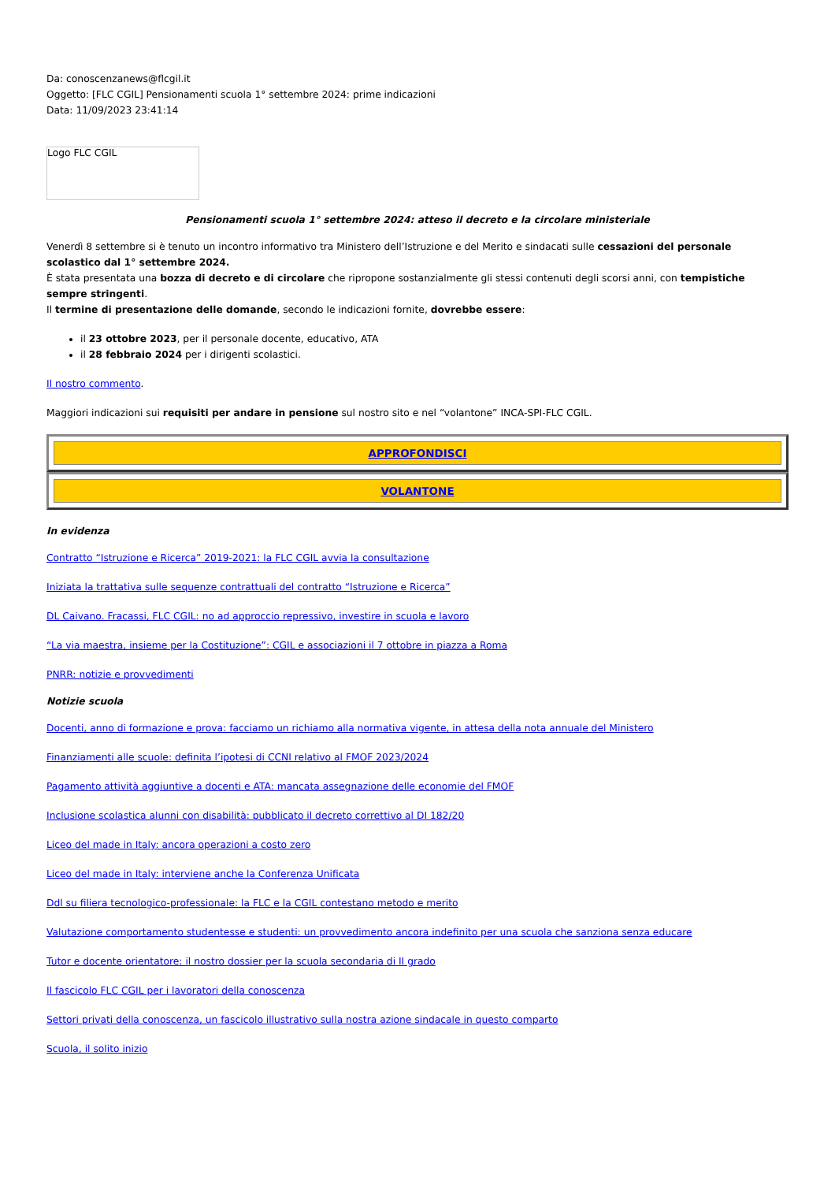Da: conoscenzanews@flcgil.it
Oggetto: [FLC CGIL] Pensionamenti scuola 1° settembre 2024: prime indicazioni
Data: 11/09/2023 23:41:14
Logo FLC CGIL
Pensionamenti scuola 1° settembre 2024: atteso il decreto e la circolare ministeriale
Venerdì 8 settembre si è tenuto un incontro informativo tra Ministero dell’Istruzione e del Merito e sindacati sulle cessazioni del personale scolastico dal 1° settembre 2024.
È stata presentata una bozza di decreto e di circolare che ripropone sostanzialmente gli stessi contenuti degli scorsi anni, con tempistiche sempre stringenti.
Il termine di presentazione delle domande, secondo le indicazioni fornite, dovrebbe essere:
il 23 ottobre 2023, per il personale docente, educativo, ATA
il 28 febbraio 2024 per i dirigenti scolastici.
Il nostro commento.
Maggiori indicazioni sui requisiti per andare in pensione sul nostro sito e nel “volantone” INCA-SPI-FLC CGIL.
APPROFONDISCI
VOLANTONE
In evidenza
Contratto “Istruzione e Ricerca” 2019-2021: la FLC CGIL avvia la consultazione
Iniziata la trattativa sulle sequenze contrattuali del contratto “Istruzione e Ricerca”
DL Caivano. Fracassi, FLC CGIL: no ad approccio repressivo, investire in scuola e lavoro
“La via maestra, insieme per la Costituzione”: CGIL e associazioni il 7 ottobre in piazza a Roma
PNRR: notizie e provvedimenti
Notizie scuola
Docenti, anno di formazione e prova: facciamo un richiamo alla normativa vigente, in attesa della nota annuale del Ministero
Finanziamenti alle scuole: definita l’ipotesi di CCNI relativo al FMOF 2023/2024
Pagamento attività aggiuntive a docenti e ATA: mancata assegnazione delle economie del FMOF
Inclusione scolastica alunni con disabilità: pubblicato il decreto correttivo al DI 182/20
Liceo del made in Italy: ancora operazioni a costo zero
Liceo del made in Italy: interviene anche la Conferenza Unificata
Ddl su filiera tecnologico-professionale: la FLC e la CGIL contestano metodo e merito
Valutazione comportamento studentesse e studenti: un provvedimento ancora indefinito per una scuola che sanziona senza educare
Tutor e docente orientatore: il nostro dossier per la scuola secondaria di II grado
Il fascicolo FLC CGIL per i lavoratori della conoscenza
Settori privati della conoscenza, un fascicolo illustrativo sulla nostra azione sindacale in questo comparto
Scuola, il solito inizio